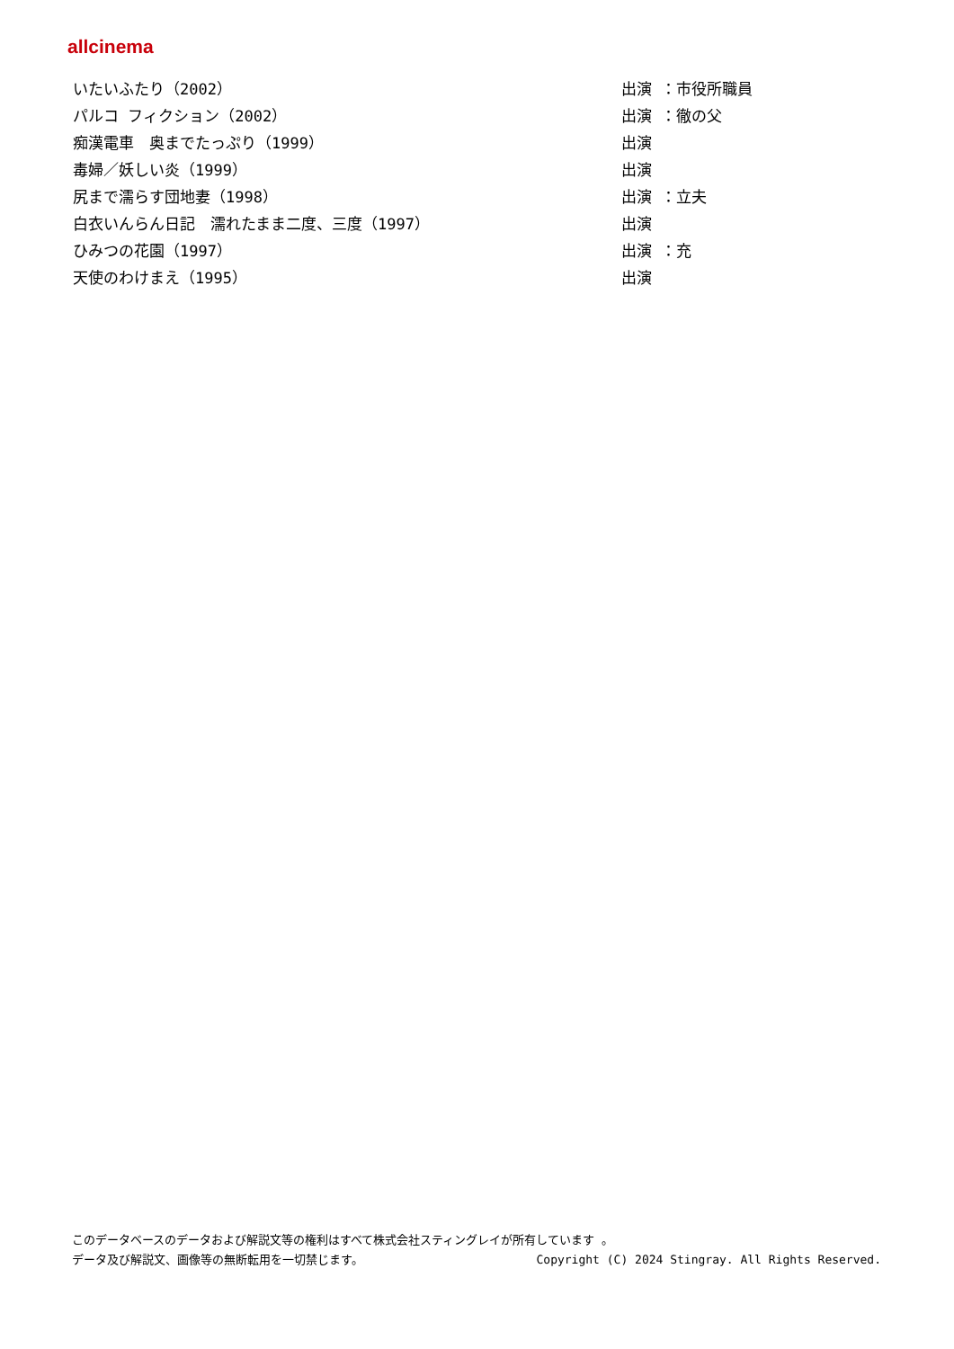allcinema
| いたいふたり（2002） | 出演 ：市役所職員 |
| パルコ フィクション（2002） | 出演 ：徹の父 |
| 痴漢電車 奥までたっぷり（1999） | 出演 |
| 毒婦／妖しい炎（1999） | 出演 |
| 尻まで濡らす団地妻（1998） | 出演 ：立夫 |
| 白衣いんらん日記 濡れたまま二度、三度（1997） | 出演 |
| ひみつの花園（1997） | 出演 ：充 |
| 天使のわけまえ（1995） | 出演 |
このデータベースのデータおよび解説文等の権利はすべて株式会社スティングレイが所有しています 。
データ及び解説文、画像等の無断転用を一切禁じます。 Copyright (C) 2024 Stingray. All Rights Reserved.